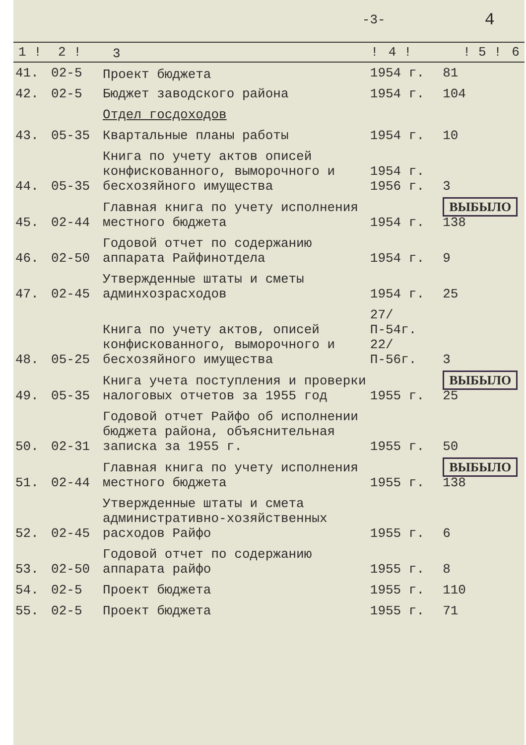-3- 4
| 1 ! | 2 ! | 3 | ! | 4 ! | ! 5 ! | 6 |
| --- | --- | --- | --- | --- | --- | --- |
| 41. | 02-5 | Проект бюджета | 1954 г. | 81 |
| 42. | 02-5 | Бюджет заводского района | 1954 г. | 104 |
| | | Отдел госдоходов | | |
| 43. | 05-35 | Квартальные планы работы | 1954 г. | 10 |
| 44. | 05-35 | Книга по учету актов описей конфискованного, выморочного и бесхозяйного имущества | 1954 г. 1956 г. | 3 |
| 45. | 02-44 | Главная книга по учету исполнения местного бюджета | 1954 г. | ВЫБЫЛО 138 |
| 46. | 02-50 | Годовой отчет по содержанию аппарата Райфинотдела | 1954 г. | 9 |
| 47. | 02-45 | Утвержденные штаты и сметы админхозрасходов | 1954 г. | 25 |
| 48. | 05-25 | Книга по учету актов, описей конфискованного, выморочного и бесхозяйного имущества | 27/П-54г. 22/П-56г. | 3 |
| 49. | 05-35 | Книга учета поступления и проверки налоговых отчетов за 1955 год | 1955 г. | ВЫБЫЛО 25 |
| 50. | 02-31 | Годовой отчет Райфо об исполнении бюджета района, объяснительная записка за 1955 г. | 1955 г. | 50 |
| 51. | 02-44 | Главная книга по учету исполнения местного бюджета | 1955 г. | ВЫБЫЛО 138 |
| 52. | 02-45 | Утвержденные штаты и смета административно-хозяйственных расходов Райфо | 1955 г. | 6 |
| 53. | 02-50 | Годовой отчет по содержанию аппарата райфо | 1955 г. | 8 |
| 54. | 02-5 | Проект бюджета | 1955 г. | 110 |
| 55. | 02-5 | Проект бюджета | 1955 г. | 71 |